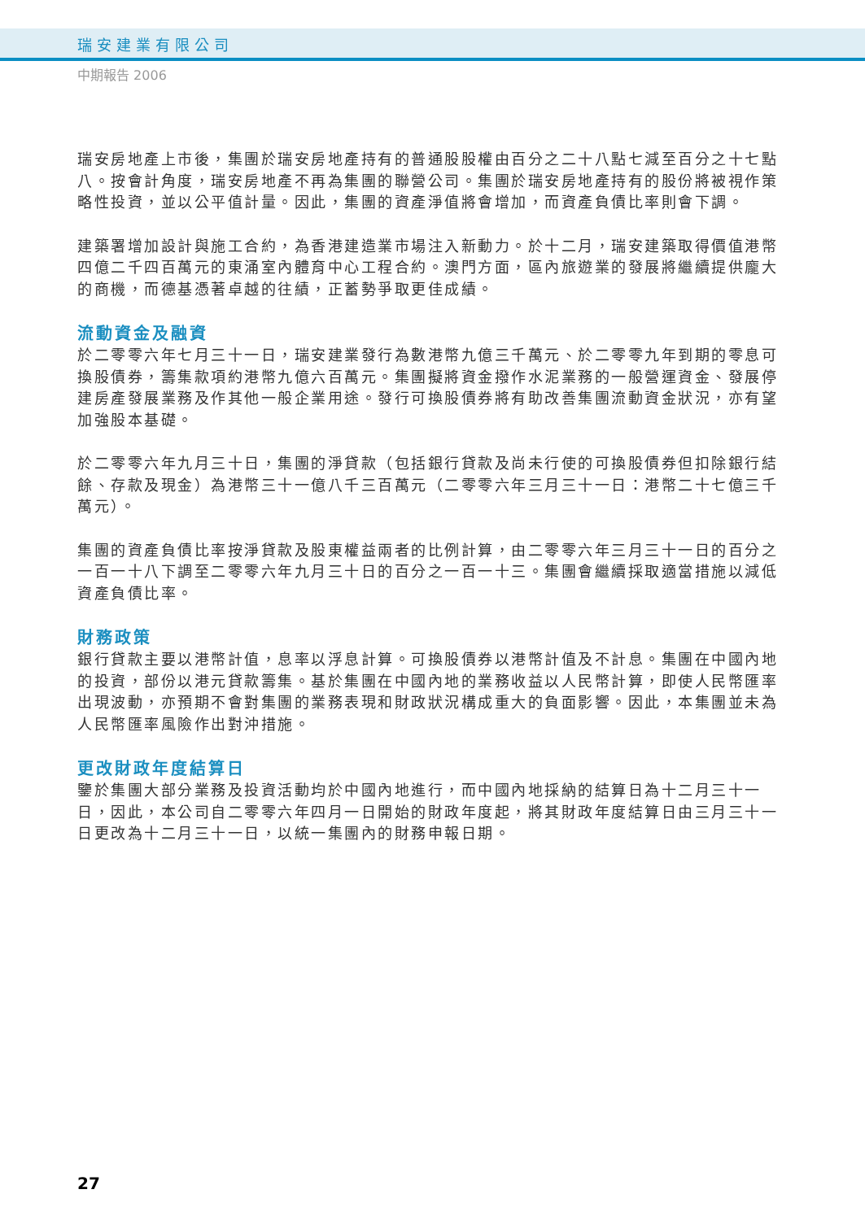瑞安建業有限公司
中期報告 2006
瑞安房地產上市後，集團於瑞安房地產持有的普通股股權由百分之二十八點七減至百分之十七點八。按會計角度，瑞安房地產不再為集團的聯營公司。集團於瑞安房地產持有的股份將被視作策略性投資，並以公平值計量。因此，集團的資產淨值將會增加，而資產負債比率則會下調。
建築署增加設計與施工合約，為香港建造業市場注入新動力。於十二月，瑞安建築取得價值港幣四億二千四百萬元的東涌室內體育中心工程合約。澳門方面，區內旅遊業的發展將繼續提供龐大的商機，而德基憑著卓越的往績，正蓄勢爭取更佳成績。
流動資金及融資
於二零零六年七月三十一日，瑞安建業發行為數港幣九億三千萬元、於二零零九年到期的零息可換股債券，籌集款項約港幣九億六百萬元。集團擬將資金撥作水泥業務的一般營運資金、發展停建房產發展業務及作其他一般企業用途。發行可換股債券將有助改善集團流動資金狀況，亦有望加強股本基礎。
於二零零六年九月三十日，集團的淨貸款（包括銀行貸款及尚未行使的可換股債券但扣除銀行結餘、存款及現金）為港幣三十一億八千三百萬元（二零零六年三月三十一日：港幣二十七億三千萬元）。
集團的資產負債比率按淨貸款及股東權益兩者的比例計算，由二零零六年三月三十一日的百分之一百一十八下調至二零零六年九月三十日的百分之一百一十三。集團會繼續採取適當措施以減低資產負債比率。
財務政策
銀行貸款主要以港幣計值，息率以浮息計算。可換股債券以港幣計值及不計息。集團在中國內地的投資，部份以港元貸款籌集。基於集團在中國內地的業務收益以人民幣計算，即使人民幣匯率出現波動，亦預期不會對集團的業務表現和財政狀況構成重大的負面影響。因此，本集團並未為人民幣匯率風險作出對沖措施。
更改財政年度結算日
鑒於集團大部分業務及投資活動均於中國內地進行，而中國內地採納的結算日為十二月三十一日，因此，本公司自二零零六年四月一日開始的財政年度起，將其財政年度結算日由三月三十一日更改為十二月三十一日，以統一集團內的財務申報日期。
27